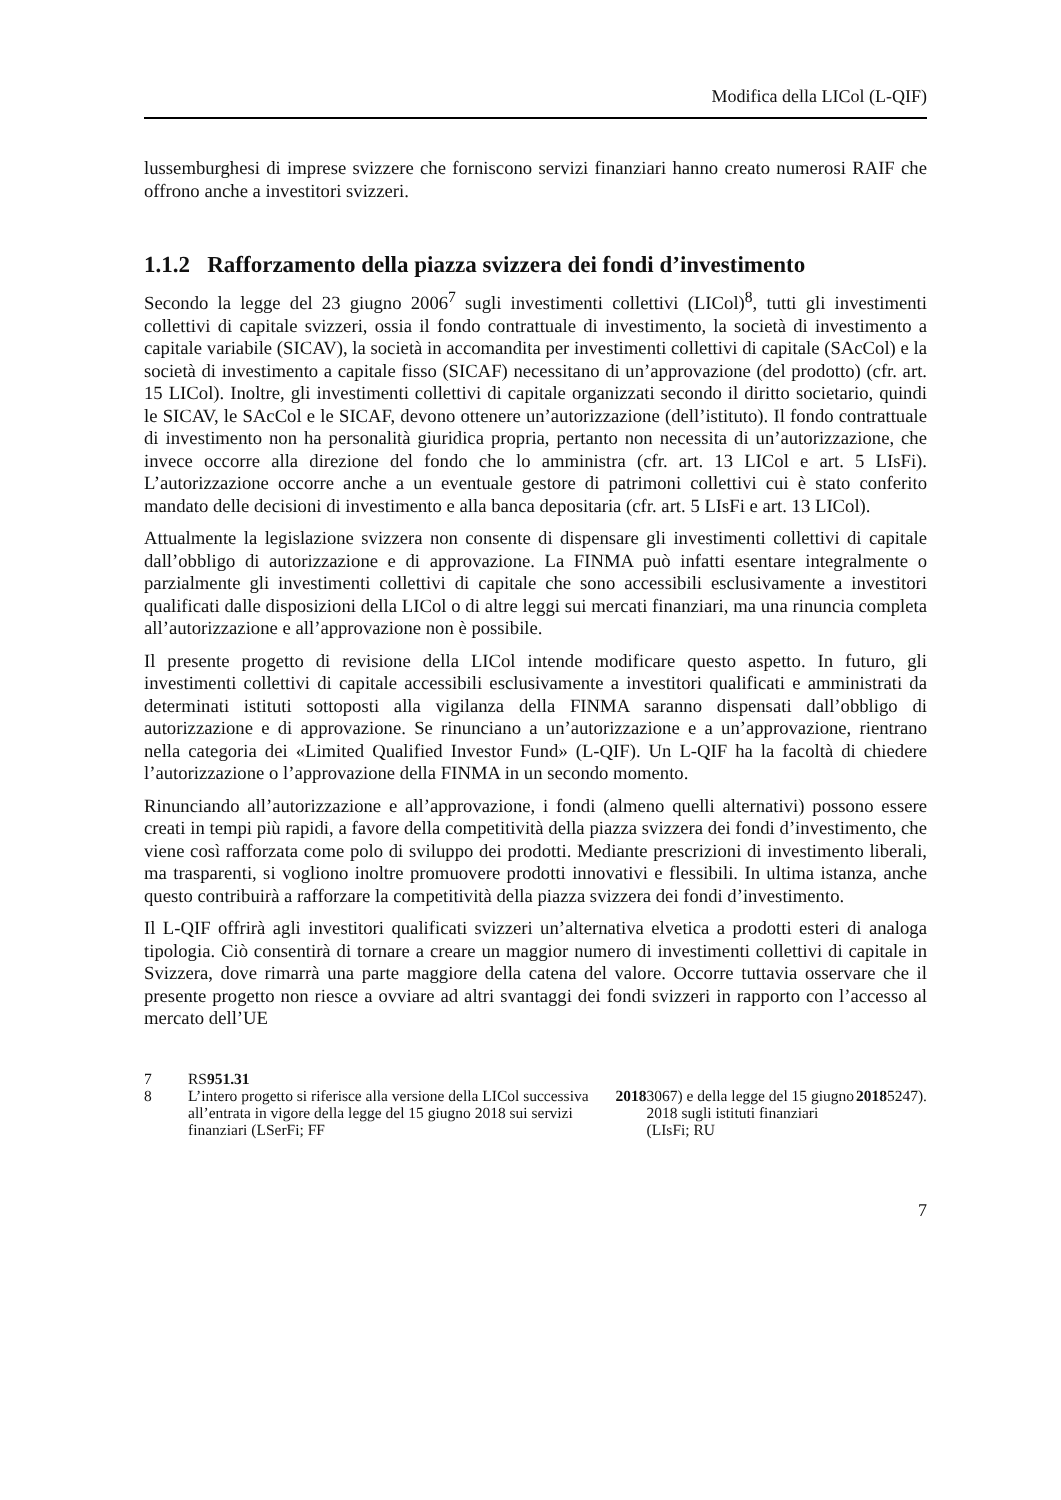Modifica della LICol (L-QIF)
lussemburghesi di imprese svizzere che forniscono servizi finanziari hanno creato numerosi RAIF che offrono anche a investitori svizzeri.
1.1.2 Rafforzamento della piazza svizzera dei fondi d’investimento
Secondo la legge del 23 giugno 2006<sup>7</sup> sugli investimenti collettivi (LICol)<sup>8</sup>, tutti gli investimenti collettivi di capitale svizzeri, ossia il fondo contrattuale di investimento, la società di investimento a capitale variabile (SICAV), la società in accomandita per investimenti collettivi di capitale (SAcCol) e la società di investimento a capitale fisso (SICAF) necessitano di un’approvazione (del prodotto) (cfr. art. 15 LICol). Inoltre, gli investimenti collettivi di capitale organizzati secondo il diritto societario, quindi le SICAV, le SAcCol e le SICAF, devono ottenere un’autorizzazione (dell’istituto). Il fondo contrattuale di investimento non ha personalità giuridica propria, pertanto non necessita di un’autorizzazione, che invece occorre alla direzione del fondo che lo amministra (cfr. art. 13 LICol e art. 5 LIsFi). L’autorizzazione occorre anche a un eventuale gestore di patrimoni collettivi cui è stato conferito mandato delle decisioni di investimento e alla banca depositaria (cfr. art. 5 LIsFi e art. 13 LICol).
Attualmente la legislazione svizzera non consente di dispensare gli investimenti collettivi di capitale dall’obbligo di autorizzazione e di approvazione. La FINMA può infatti esentare integralmente o parzialmente gli investimenti collettivi di capitale che sono accessibili esclusivamente a investitori qualificati dalle disposizioni della LICol o di altre leggi sui mercati finanziari, ma una rinuncia completa all’autorizzazione e all’approvazione non è possibile.
Il presente progetto di revisione della LICol intende modificare questo aspetto. In futuro, gli investimenti collettivi di capitale accessibili esclusivamente a investitori qualificati e amministrati da determinati istituti sottoposti alla vigilanza della FINMA saranno dispensati dall’obbligo di autorizzazione e di approvazione. Se rinunciano a un’autorizzazione e a un’approvazione, rientrano nella categoria dei «Limited Qualified Investor Fund» (L-QIF). Un L-QIF ha la facoltà di chiedere l’autorizzazione o l’approvazione della FINMA in un secondo momento.
Rinunciando all’autorizzazione e all’approvazione, i fondi (almeno quelli alternativi) possono essere creati in tempi più rapidi, a favore della competitività della piazza svizzera dei fondi d’investimento, che viene così rafforzata come polo di sviluppo dei prodotti. Mediante prescrizioni di investimento liberali, ma trasparenti, si vogliono inoltre promuovere prodotti innovativi e flessibili. In ultima istanza, anche questo contribuirà a rafforzare la competitività della piazza svizzera dei fondi d’investimento.
Il L-QIF offrirà agli investitori qualificati svizzeri un’alternativa elvetica a prodotti esteri di analoga tipologia. Ciò consentirà di tornare a creare un maggior numero di investimenti collettivi di capitale in Svizzera, dove rimarrà una parte maggiore della catena del valore. Occorre tuttavia osservare che il presente progetto non riesce a ovviare ad altri svantaggi dei fondi svizzeri in rapporto con l’accesso al mercato dell’UE
7 RS 951.31
8 L’intero progetto si riferisce alla versione della LICol successiva all’entrata in vigore della legge del 15 giugno 2018 sui servizi finanziari (LSerFi; FF 2018 3067) e della legge del 15 giugno 2018 sugli istituti finanziari (LIsFi; RU 2018 5247).
7